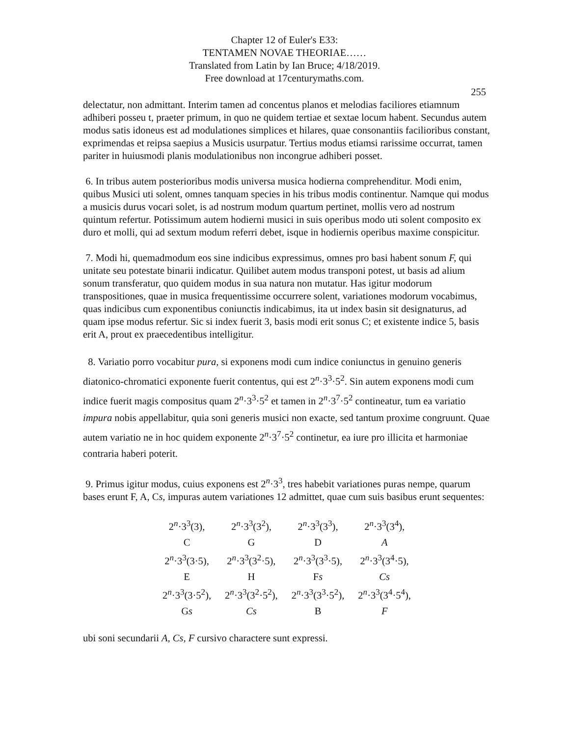Chapter 12 of Euler's E33:
TENTAMEN NOVAE THEORIAE……
Translated from Latin by Ian Bruce; 4/18/2019.
Free download at 17centurymaths.com.
255
delectatur, non admittant. Interim tamen ad concentus planos et melodias faciliores etiamnum adhiberi posseu t, praeter primum, in quo ne quidem tertiae et sextae locum habent. Secundus autem modus satis idoneus est ad modulationes simplices et hilares, quae consonantiis facilioribus constant, exprimendas et reipsa saepius a Musicis usurpatur. Tertius modus etiamsi rarissime occurrat, tamen pariter in huiusmodi planis modulationibus non incongrue adhiberi posset.
6. In tribus autem posterioribus modis universa musica hodierna comprehenditur. Modi enim, quibus Musici uti solent, omnes tanquam species in his tribus modis continentur. Namque qui modus a musicis durus vocari solet, is ad nostrum modum quartum pertinet, mollis vero ad nostrum quintum refertur. Potissimum autem hodierni musici in suis operibus modo uti solent composito ex duro et molli, qui ad sextum modum referri debet, isque in hodiernis operibus maxime conspicitur.
7. Modi hi, quemadmodum eos sine indicibus expressimus, omnes pro basi habent sonum F, qui unitate seu potestate binarii indicatur. Quilibet autem modus transponi potest, ut basis ad alium sonum transferatur, quo quidem modus in sua natura non mutatur. Has igitur modorum transpositiones, quae in musica frequentissime occurrere solent, variationes modorum vocabimus, quas indicibus cum exponentibus coniunctis indicabimus, ita ut index basin sit designaturus, ad quam ipse modus refertur. Sic si index fuerit 3, basis modi erit sonus C; et existente indice 5, basis erit A, prout ex praecedentibus intelligitur.
8. Variatio porro vocabitur pura, si exponens modi cum indice coniunctus in genuino generis diatonico-chromatici exponente fuerit contentus, qui est 2<sup>n</sup>·3<sup>3</sup>·5<sup>2</sup>. Sin autem exponens modi cum indice fuerit magis compositus quam 2<sup>n</sup>·3<sup>3</sup>·5<sup>2</sup> et tamen in 2<sup>n</sup>·3<sup>7</sup>·5<sup>2</sup> contineatur, tum ea variatio impura nobis appellabitur, quia soni generis musici non exacte, sed tantum proxime congruunt. Quae autem variatio ne in hoc quidem exponente 2<sup>n</sup>·3<sup>7</sup>·5<sup>2</sup> continetur, ea iure pro illicita et harmoniae contraria haberi poterit.
9. Primus igitur modus, cuius exponens est 2<sup>n</sup>·3<sup>3</sup>, tres habebit variationes puras nempe, quarum bases erunt F, A, Cs, impuras autem variationes 12 admittet, quae cum suis basibus erunt sequentes:
| 2<sup>n</sup>·3<sup>3</sup>(3), | 2<sup>n</sup>·3<sup>3</sup>(3<sup>2</sup>), | 2<sup>n</sup>·3<sup>3</sup>(3<sup>3</sup>), | 2<sup>n</sup>·3<sup>3</sup>(3<sup>4</sup>), |
| C | G | D | A |
| 2<sup>n</sup>·3<sup>3</sup>(3·5), | 2<sup>n</sup>·3<sup>3</sup>(3<sup>2</sup>·5), | 2<sup>n</sup>·3<sup>3</sup>(3<sup>3</sup>·5), | 2<sup>n</sup>·3<sup>3</sup>(3<sup>4</sup>·5), |
| E | H | F s | Cs |
| 2<sup>n</sup>·3<sup>3</sup>(3·5<sup>2</sup>), | 2<sup>n</sup>·3<sup>3</sup>(3<sup>2</sup>·5<sup>2</sup>), | 2<sup>n</sup>·3<sup>3</sup>(3<sup>3</sup>·5<sup>2</sup>), | 2<sup>n</sup>·3<sup>3</sup>(3<sup>4</sup>·5<sup>4</sup>), |
| G s | Cs | B | F |
ubi soni secundarii A, Cs, F cursivo charactere sunt expressi.